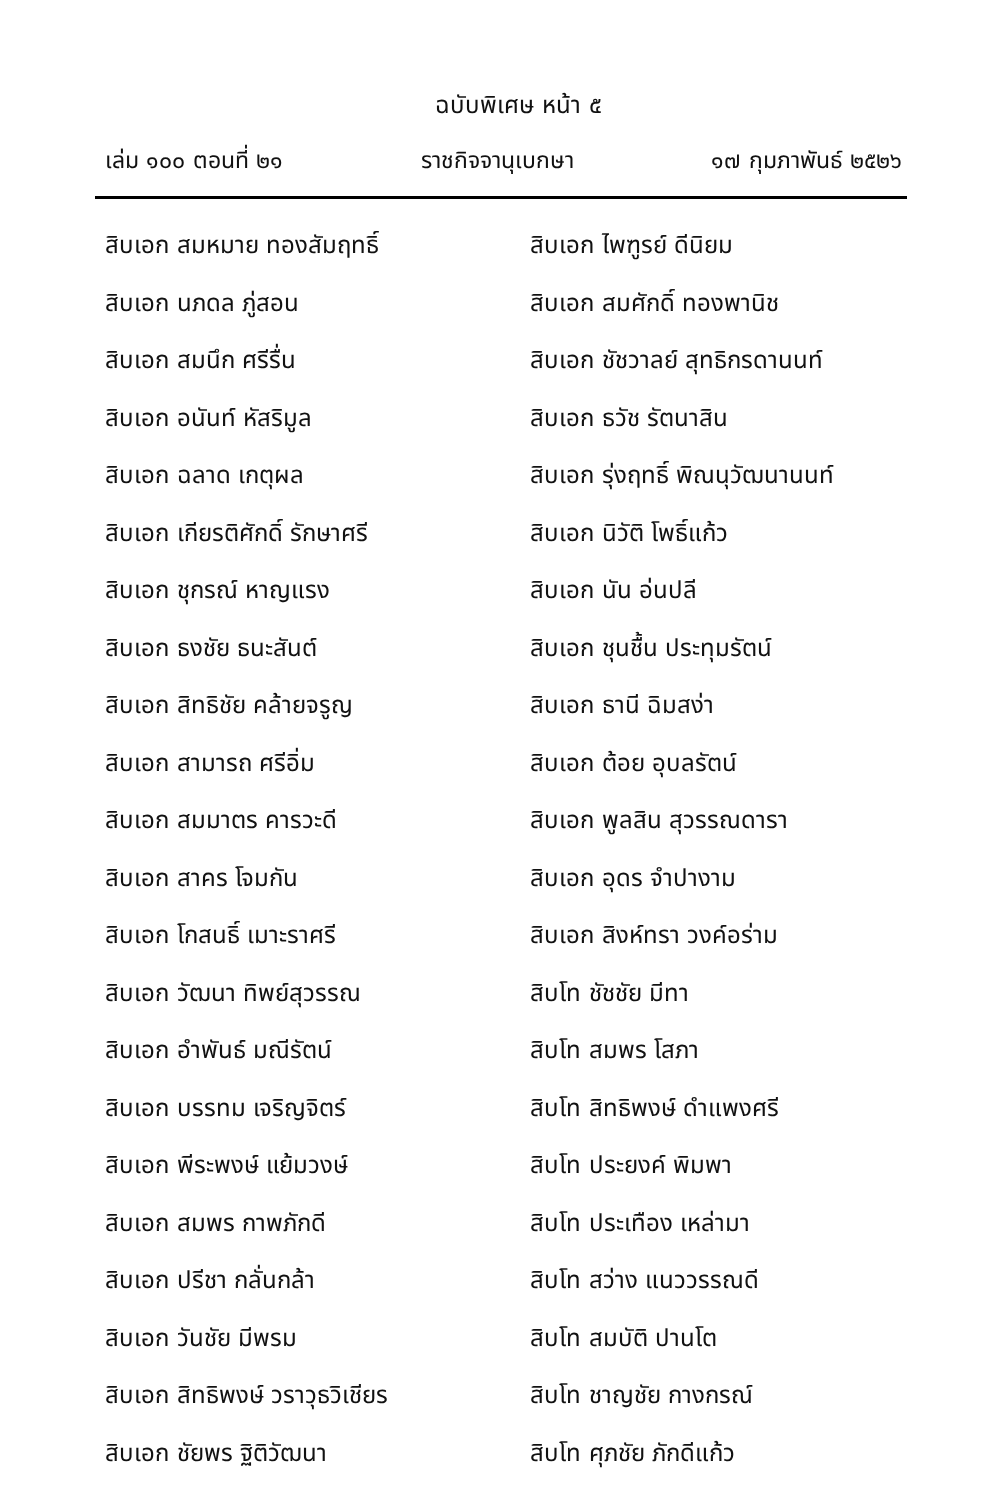ฉบับพิเศษ หน้า ๕
เล่ม ๑๐๐ ตอนที่ ๒๑ ราชกิจจานุเบกษา ๑๗ กุมภาพันธ์ ๒๕๒๖
สิบเอก สมหมาย ทองสัมฤทธิ์
สิบเอก นภดล ภู่สอน
สิบเอก สมนึก ศรีรื่น
สิบเอก อนันท์ หัสริมูล
สิบเอก ฉลาด เกตุผล
สิบเอก เกียรติศักดิ์ รักษาศรี
สิบเอก ชุกรณ์ หาญแรง
สิบเอก ธงชัย ธนะสันต์
สิบเอก สิทธิชัย คล้ายจรูญ
สิบเอก สามารถ ศรีอิ่ม
สิบเอก สมมาตร คารวะดี
สิบเอก สาคร โจมกัน
สิบเอก โกสนธิ์ เมาะราศรี
สิบเอก วัฒนา ทิพย์สุวรรณ
สิบเอก อำพันธ์ มณีรัตน์
สิบเอก บรรทม เจริญจิตร์
สิบเอก พีระพงษ์ แย้มวงษ์
สิบเอก สมพร กาพภักดี
สิบเอก ปรีชา กลั่นกล้า
สิบเอก วันชัย มีพรม
สิบเอก สิทธิพงษ์ วราวุธวิเชียร
สิบเอก ชัยพร ฐิติวัฒนา
สิบเอก ไพฑูรย์ ดีนิยม
สิบเอก สมศักดิ์ ทองพานิช
สิบเอก ชัชวาลย์ สุทธิกรดานนท์
สิบเอก ธวัช รัตนาสิน
สิบเอก รุ่งฤทธิ์ พิณนุวัฒนานนท์
สิบเอก นิวัติ โพธิ์แก้ว
สิบเอก นัน อ่นปลี
สิบเอก ชุนชื้น ประทุมรัตน์
สิบเอก ธานี ฉิมสง่า
สิบเอก ต้อย อุบลรัตน์
สิบเอก พูลสิน สุวรรณดารา
สิบเอก อุดร จำปางาม
สิบเอก สิงห์ทรา วงค์อร่าม
สิบโท ชัชชัย มีทา
สิบโท สมพร โสภา
สิบโท สิทธิพงษ์ ดำแพงศรี
สิบโท ประยงค์ พิมพา
สิบโท ประเทือง เหล่ามา
สิบโท สว่าง แนววรรณดี
สิบโท สมบัติ ปานโต
สิบโท ชาญชัย กางกรณ์
สิบโท ศุภชัย ภักดีแก้ว